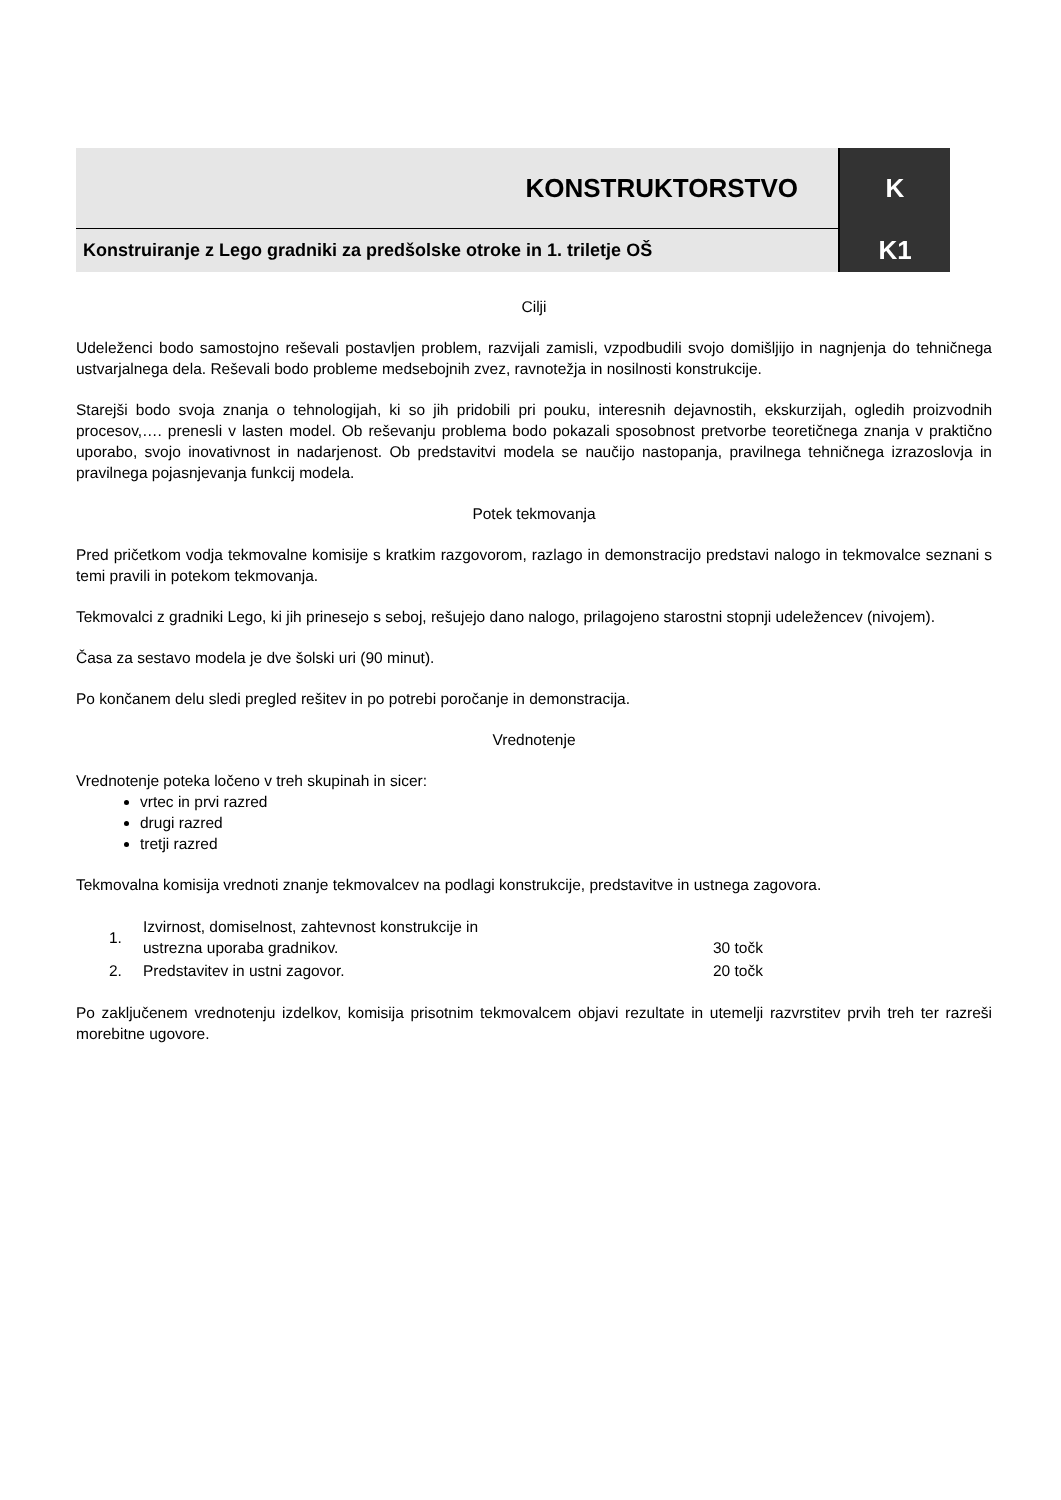| KONSTRUKTORSTVO | K |
| Konstruiranje z Lego gradniki za predšolske otroke in 1. triletje OŠ | K1 |
Cilji
Udeleženci bodo samostojno reševali postavljen problem, razvijali zamisli, vzpodbudili svojo domišljijo in nagnjenja do tehničnega ustvarjalnega dela. Reševali bodo probleme medsebojnih zvez, ravnotežja in nosilnosti konstrukcije.
Starejši bodo svoja znanja o tehnologijah, ki so jih pridobili pri pouku, interesnih dejavnostih, ekskurzijah, ogledih proizvodnih procesov,…. prenesli v lasten model. Ob reševanju problema bodo pokazali sposobnost pretvorbe teoretičnega znanja v praktično uporabo, svojo inovativnost in nadarjenost. Ob predstavitvi modela se naučijo nastopanja, pravilnega tehničnega izrazoslovja in pravilnega pojasnjevanja funkcij modela.
Potek tekmovanja
Pred pričetkom vodja tekmovalne komisije s kratkim razgovorom, razlago in demonstracijo predstavi nalogo in tekmovalce seznani s temi pravili in potekom tekmovanja.
Tekmovalci z gradniki Lego, ki jih prinesejo s seboj, rešujejo dano nalogo, prilagojeno starostni stopnji udeležencev (nivojem).
Časa za sestavo modela je dve šolski uri (90 minut).
Po končanem delu sledi pregled rešitev in po potrebi poročanje in demonstracija.
Vrednotenje
Vrednotenje poteka ločeno v treh skupinah in sicer:
vrtec in prvi razred
drugi razred
tretji razred
Tekmovalna komisija vrednoti znanje tekmovalcev na podlagi konstrukcije, predstavitve in ustnega zagovora.
| 1. | Izvirnost, domiselnost, zahtevnost konstrukcije in ustrezna uporaba gradnikov. | 30 točk |
| 2. | Predstavitev in ustni zagovor. | 20 točk |
Po zaključenem vrednotenju izdelkov, komisija prisotnim tekmovalcem objavi rezultate in utemelji razvrstitev prvih treh ter razreši morebitne ugovore.